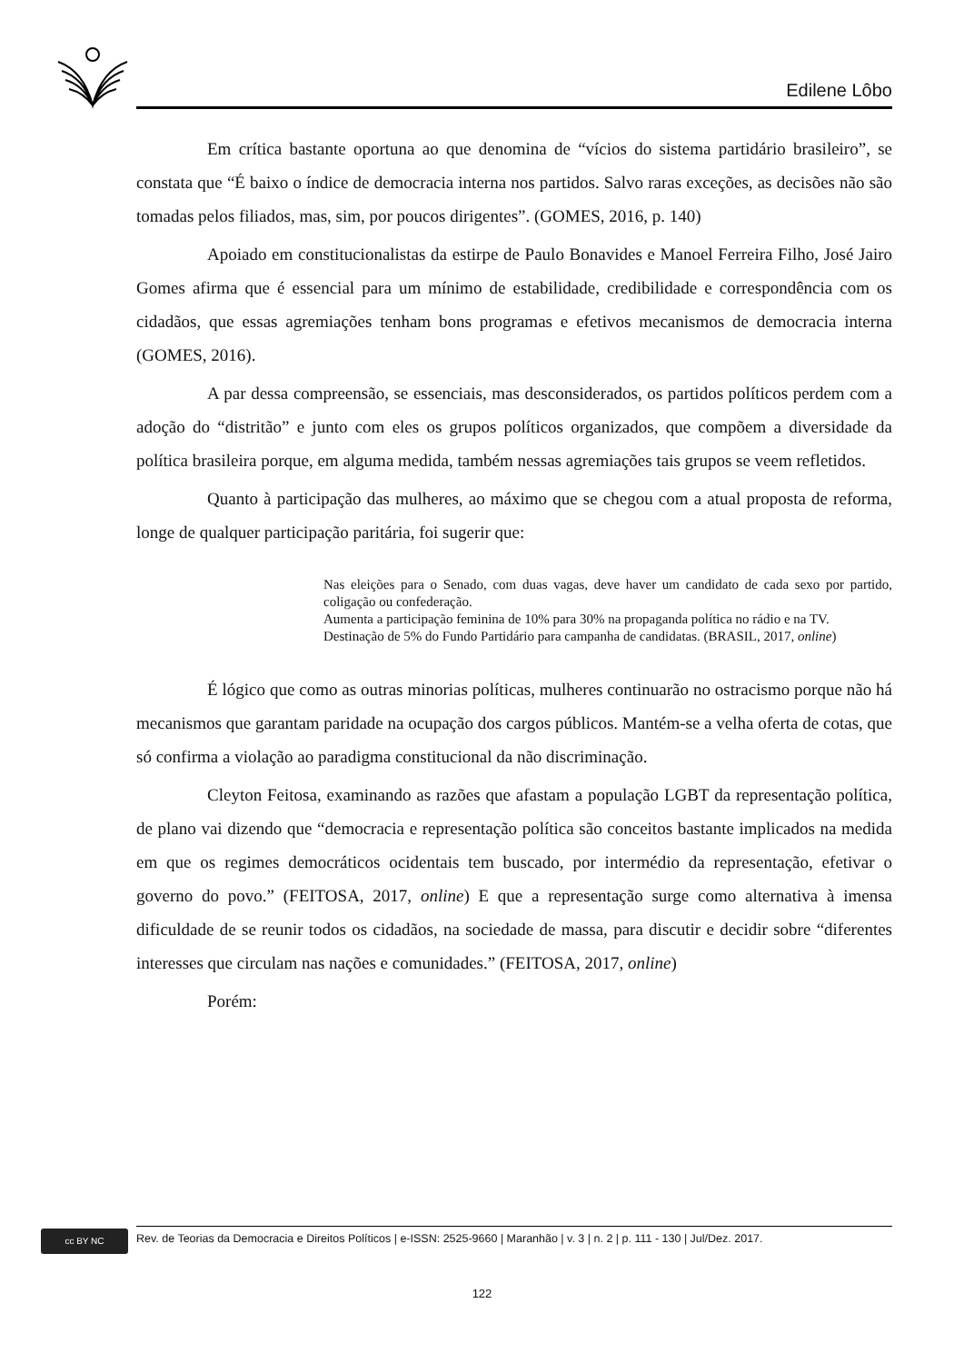Edilene Lôbo
Em crítica bastante oportuna ao que denomina de “vícios do sistema partidário brasileiro”, se constata que “É baixo o índice de democracia interna nos partidos. Salvo raras exceções, as decisões não são tomadas pelos filiados, mas, sim, por poucos dirigentes”. (GOMES, 2016, p. 140)
Apoiado em constitucionalistas da estirpe de Paulo Bonavides e Manoel Ferreira Filho, José Jairo Gomes afirma que é essencial para um mínimo de estabilidade, credibilidade e correspondência com os cidadãos, que essas agremiações tenham bons programas e efetivos mecanismos de democracia interna (GOMES, 2016).
A par dessa compreensão, se essenciais, mas desconsiderados, os partidos políticos perdem com a adoção do “distritão” e junto com eles os grupos políticos organizados, que compõem a diversidade da política brasileira porque, em alguma medida, também nessas agremiações tais grupos se veem refletidos.
Quanto à participação das mulheres, ao máximo que se chegou com a atual proposta de reforma, longe de qualquer participação paritária, foi sugerir que:
Nas eleições para o Senado, com duas vagas, deve haver um candidato de cada sexo por partido, coligação ou confederação.
Aumenta a participação feminina de 10% para 30% na propaganda política no rádio e na TV.
Destinação de 5% do Fundo Partidário para campanha de candidatas. (BRASIL, 2017, online)
É lógico que como as outras minorias políticas, mulheres continuarão no ostracismo porque não há mecanismos que garantam paridade na ocupação dos cargos públicos. Mantém-se a velha oferta de cotas, que só confirma a violação ao paradigma constitucional da não discriminação.
Cleyton Feitosa, examinando as razões que afastam a população LGBT da representação política, de plano vai dizendo que “democracia e representação política são conceitos bastante implicados na medida em que os regimes democráticos ocidentais tem buscado, por intermédio da representação, efetivar o governo do povo.” (FEITOSA, 2017, online) E que a representação surge como alternativa à imensa dificuldade de se reunir todos os cidadãos, na sociedade de massa, para discutir e decidir sobre “diferentes interesses que circulam nas nações e comunidades.” (FEITOSA, 2017, online)
Porém:
cc BY NC
Rev. de Teorias da Democracia e Direitos Políticos | e-ISSN: 2525-9660 | Maranhão | v. 3 | n. 2 | p. 111 - 130 | Jul/Dez. 2017.
122